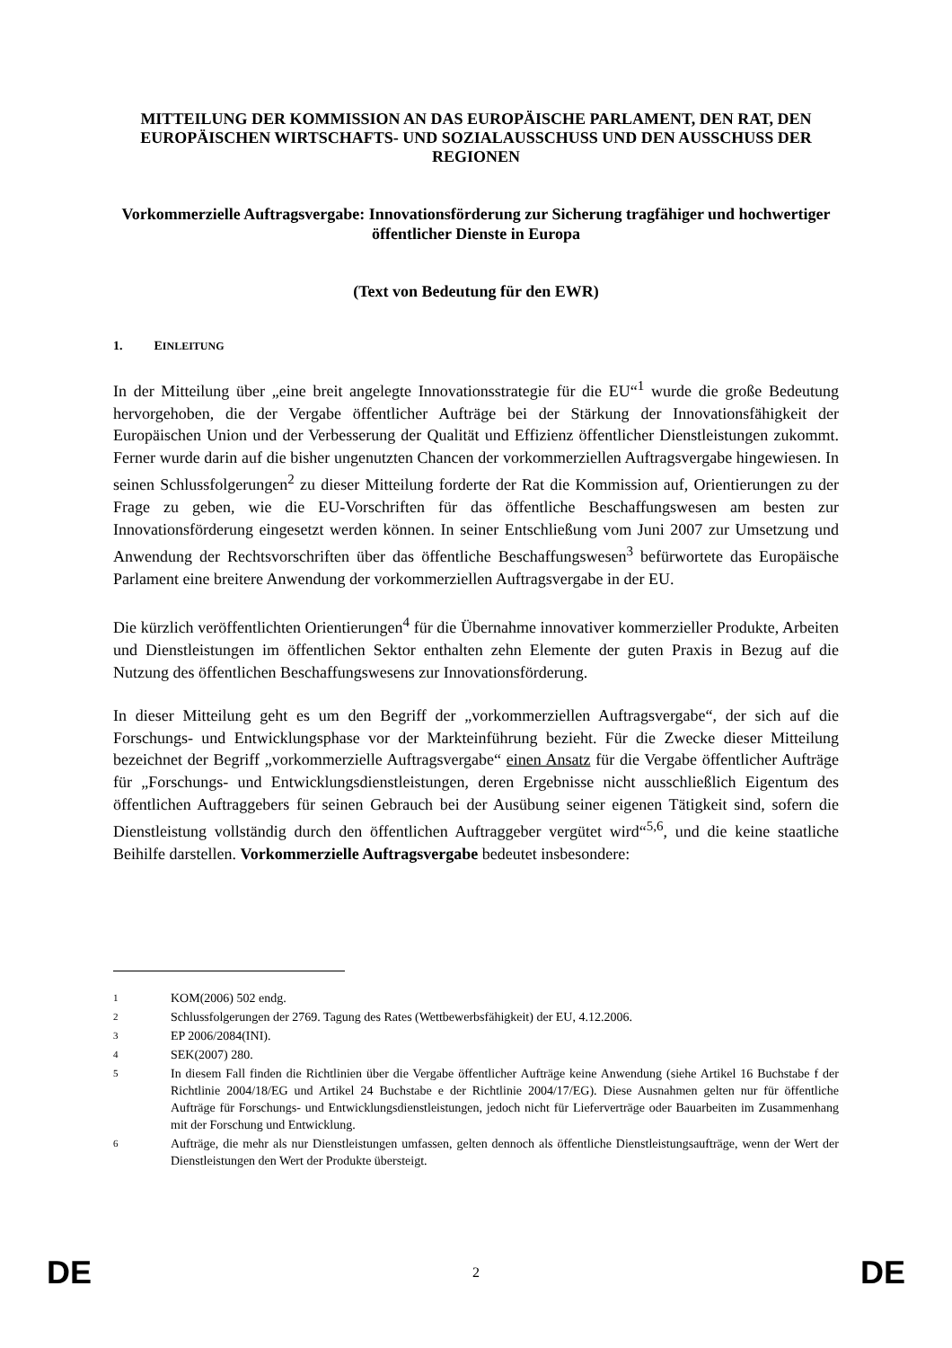MITTEILUNG DER KOMMISSION AN DAS EUROPÄISCHE PARLAMENT, DEN RAT, DEN EUROPÄISCHEN WIRTSCHAFTS- UND SOZIALAUSSCHUSS UND DEN AUSSCHUSS DER REGIONEN
Vorkommerzielle Auftragsvergabe: Innovationsförderung zur Sicherung tragfähiger und hochwertiger öffentlicher Dienste in Europa
(Text von Bedeutung für den EWR)
1. EINLEITUNG
In der Mitteilung über „eine breit angelegte Innovationsstrategie für die EU“<sup>1</sup> wurde die große Bedeutung hervorgehoben, die der Vergabe öffentlicher Aufträge bei der Stärkung der Innovationsfähigkeit der Europäischen Union und der Verbesserung der Qualität und Effizienz öffentlicher Dienstleistungen zukommt. Ferner wurde darin auf die bisher ungenutzten Chancen der vorkommerziellen Auftragsvergabe hingewiesen. In seinen Schlussfolgerungen<sup>2</sup> zu dieser Mitteilung forderte der Rat die Kommission auf, Orientierungen zu der Frage zu geben, wie die EU-Vorschriften für das öffentliche Beschaffungswesen am besten zur Innovationsförderung eingesetzt werden können. In seiner Entschließung vom Juni 2007 zur Umsetzung und Anwendung der Rechtsvorschriften über das öffentliche Beschaffungswesen<sup>3</sup> befürwortete das Europäische Parlament eine breitere Anwendung der vorkommerziellen Auftragsvergabe in der EU.
Die kürzlich veröffentlichten Orientierungen<sup>4</sup> für die Übernahme innovativer kommerzieller Produkte, Arbeiten und Dienstleistungen im öffentlichen Sektor enthalten zehn Elemente der guten Praxis in Bezug auf die Nutzung des öffentlichen Beschaffungswesens zur Innovationsförderung.
In dieser Mitteilung geht es um den Begriff der „vorkommerziellen Auftragsvergabe“, der sich auf die Forschungs- und Entwicklungsphase vor der Markteinführung bezieht. Für die Zwecke dieser Mitteilung bezeichnet der Begriff „vorkommerzielle Auftragsvergabe“ einen Ansatz für die Vergabe öffentlicher Aufträge für „Forschungs- und Entwicklungsdienstleistungen, deren Ergebnisse nicht ausschließlich Eigentum des öffentlichen Auftraggebers für seinen Gebrauch bei der Ausübung seiner eigenen Tätigkeit sind, sofern die Dienstleistung vollständig durch den öffentlichen Auftraggeber vergütet wird“<sup>5,6</sup>, und die keine staatliche Beihilfe darstellen. Vorkommerzielle Auftragsvergabe bedeutet insbesondere:
1 KOM(2006) 502 endg.
2 Schlussfolgerungen der 2769. Tagung des Rates (Wettbewerbsfähigkeit) der EU, 4.12.2006.
3 EP 2006/2084(INI).
4 SEK(2007) 280.
5 In diesem Fall finden die Richtlinien über die Vergabe öffentlicher Aufträge keine Anwendung (siehe Artikel 16 Buchstabe f der Richtlinie 2004/18/EG und Artikel 24 Buchstabe e der Richtlinie 2004/17/EG). Diese Ausnahmen gelten nur für öffentliche Aufträge für Forschungs- und Entwicklungsdienstleistungen, jedoch nicht für Lieferverträge oder Bauarbeiten im Zusammenhang mit der Forschung und Entwicklung.
6 Aufträge, die mehr als nur Dienstleistungen umfassen, gelten dennoch als öffentliche Dienstleistungsaufträge, wenn der Wert der Dienstleistungen den Wert der Produkte übersteigt.
DE 2 DE